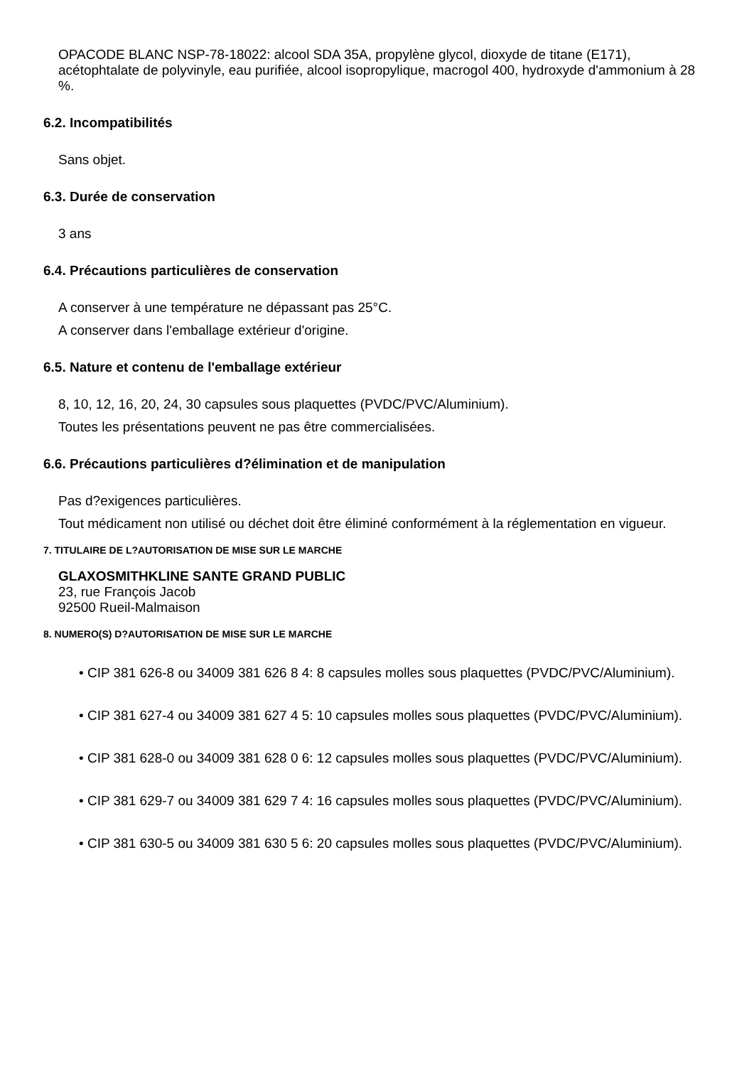OPACODE BLANC NSP-78-18022: alcool SDA 35A, propylène glycol, dioxyde de titane (E171), acétophtalate de polyvinyle, eau purifiée, alcool isopropylique, macrogol 400, hydroxyde d'ammonium à 28 %.
6.2. Incompatibilités
Sans objet.
6.3. Durée de conservation
3 ans
6.4. Précautions particulières de conservation
A conserver à une température ne dépassant pas 25°C.
A conserver dans l'emballage extérieur d'origine.
6.5. Nature et contenu de l'emballage extérieur
8, 10, 12, 16, 20, 24, 30 capsules sous plaquettes (PVDC/PVC/Aluminium).
Toutes les présentations peuvent ne pas être commercialisées.
6.6. Précautions particulières d?élimination et de manipulation
Pas d?exigences particulières.
Tout médicament non utilisé ou déchet doit être éliminé conformément à la réglementation en vigueur.
7. TITULAIRE DE L?AUTORISATION DE MISE SUR LE MARCHE
GLAXOSMITHKLINE SANTE GRAND PUBLIC
23, rue François Jacob
92500 Rueil-Malmaison
8. NUMERO(S) D?AUTORISATION DE MISE SUR LE MARCHE
• CIP 381 626-8 ou 34009 381 626 8 4: 8 capsules molles sous plaquettes (PVDC/PVC/Aluminium).
• CIP 381 627-4 ou 34009 381 627 4 5: 10 capsules molles sous plaquettes (PVDC/PVC/Aluminium).
• CIP 381 628-0 ou 34009 381 628 0 6: 12 capsules molles sous plaquettes (PVDC/PVC/Aluminium).
• CIP 381 629-7 ou 34009 381 629 7 4: 16 capsules molles sous plaquettes (PVDC/PVC/Aluminium).
• CIP 381 630-5 ou 34009 381 630 5 6: 20 capsules molles sous plaquettes (PVDC/PVC/Aluminium).